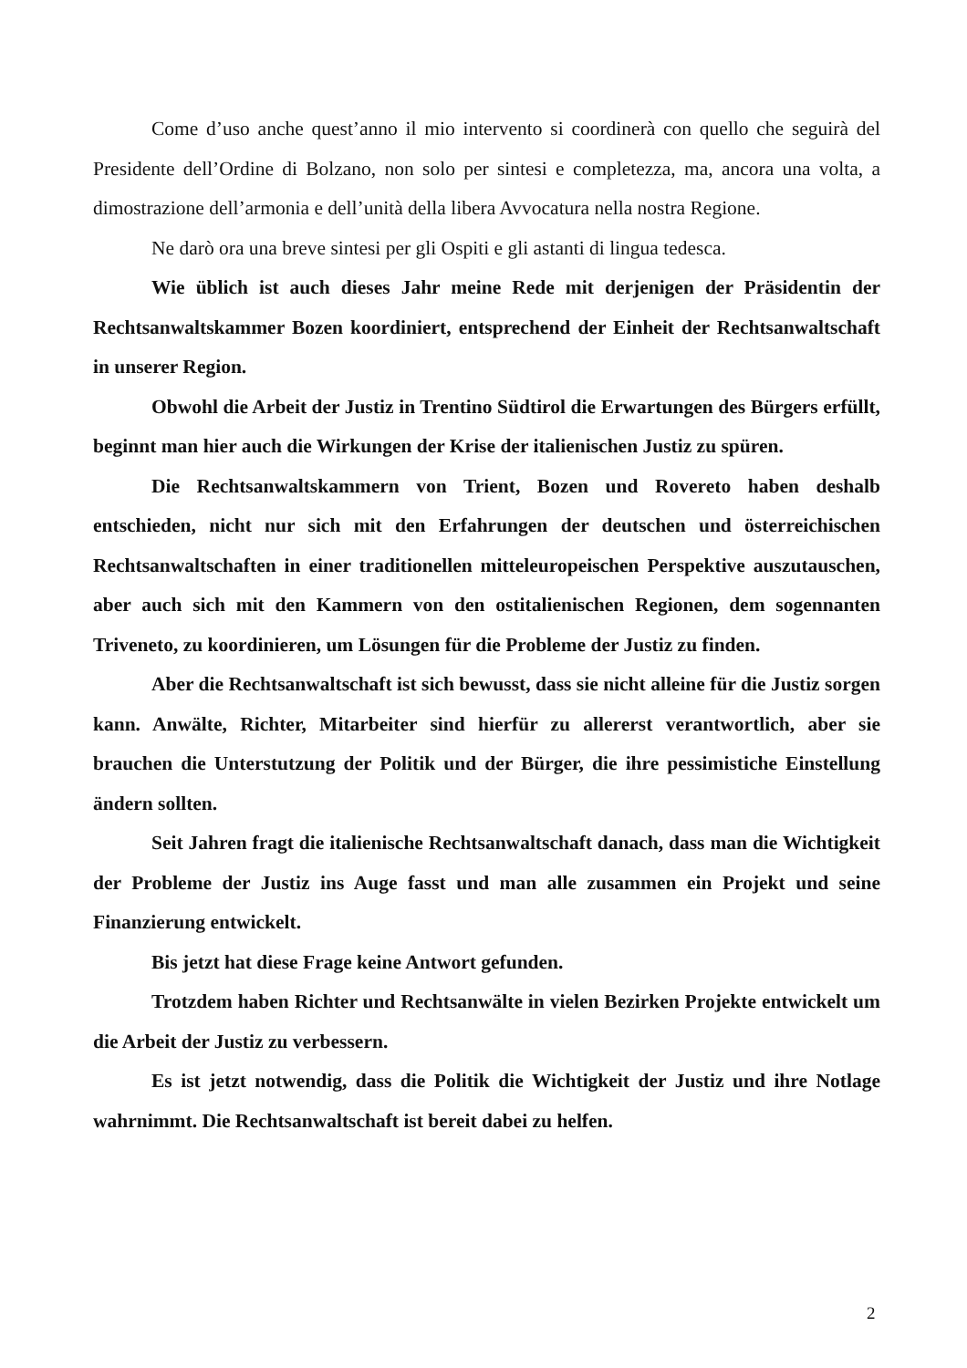Come d’uso anche quest’anno il mio intervento si coordinerà con quello che seguirà del Presidente dell’Ordine di Bolzano, non solo per sintesi e completezza, ma, ancora una volta, a dimostrazione dell’armonia e dell’unità della libera Avvocatura nella nostra Regione.
Ne darò ora una breve sintesi per gli Ospiti e gli astanti di lingua tedesca.
Wie üblich ist auch dieses Jahr meine Rede mit derjenigen der Präsidentin der Rechtsanwaltskammer Bozen koordiniert, entsprechend der Einheit der Rechtsanwaltschaft in unserer Region.
Obwohl die Arbeit der Justiz in Trentino Südtirol die Erwartungen des Bürgers erfüllt, beginnt man hier auch die Wirkungen der Krise der italienischen Justiz zu spüren.
Die Rechtsanwaltskammern von Trient, Bozen und Rovereto haben deshalb entschieden, nicht nur sich mit den Erfahrungen der deutschen und österreichischen Rechtsanwaltschaften in einer traditionellen mitteleuropeischen Perspektive auszutauschen, aber auch sich mit den Kammern von den ostitalienischen Regionen, dem sogennanten Triveneto, zu koordinieren, um Lösungen für die Probleme der Justiz zu finden.
Aber die Rechtsanwaltschaft ist sich bewusst, dass sie nicht alleine für die Justiz sorgen kann. Anwälte, Richter, Mitarbeiter sind hierfür zu allererst verantwortlich, aber sie brauchen die Unterstutzung der Politik und der Bürger, die ihre pessimistiche Einstellung ändern sollten.
Seit Jahren fragt die italienische Rechtsanwaltschaft danach, dass man die Wichtigkeit der Probleme der Justiz ins Auge fasst und man alle zusammen ein Projekt und seine Finanzierung entwickelt.
Bis jetzt hat diese Frage keine Antwort gefunden.
Trotzdem haben Richter und Rechtsanwälte in vielen Bezirken Projekte entwickelt um die Arbeit der Justiz zu verbessern.
Es ist jetzt notwendig, dass die Politik die Wichtigkeit der Justiz und ihre Notlage wahrnimmt. Die Rechtsanwaltschaft ist bereit dabei zu helfen.
2